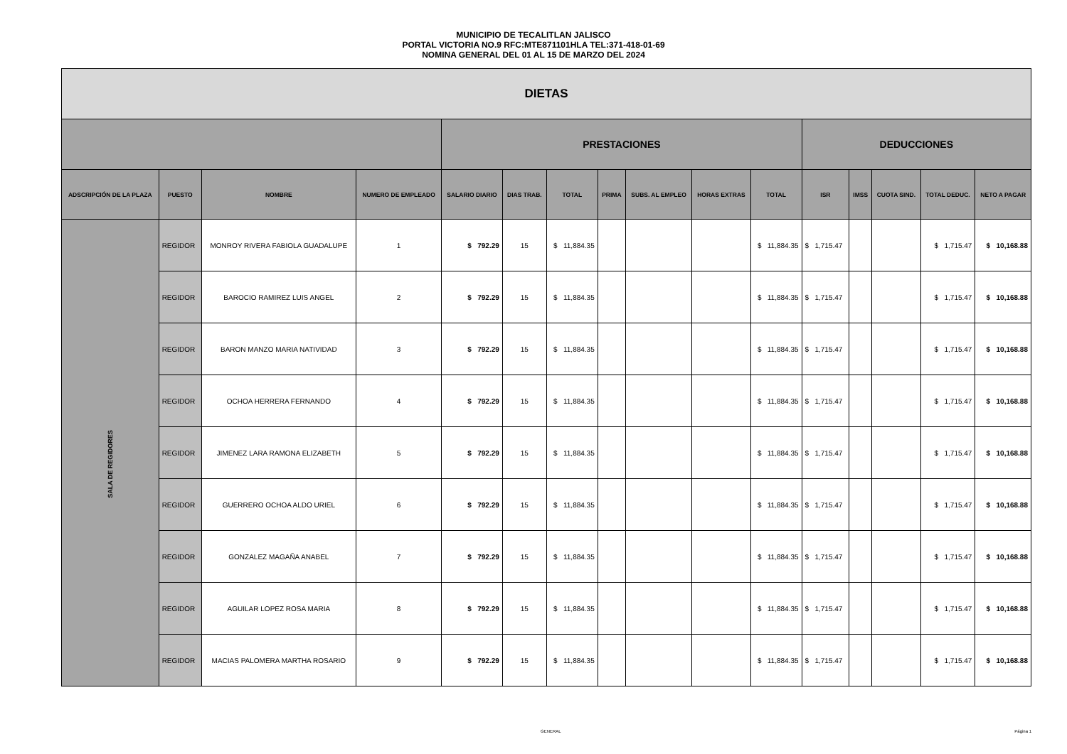MUNICIPIO DE TECALITLAN JALISCO
PORTAL VICTORIA NO.9 RFC:MTE871101HLA TEL:371-418-01-69
NOMINA GENERAL DEL 01 AL 15 DE MARZO DEL 2024
| DIETAS | | | | | | | | | | | | | | | | |
| --- | --- | --- | --- | --- | --- | --- | --- | --- | --- | --- | --- | --- | --- | --- | --- | --- |
| | | | | PRESTACIONES | | | | | | | DEDUCCIONES | | | | | |
| ADSCRIPCIÓN DE LA PLAZA | PUESTO | NOMBRE | NUMERO DE EMPLEADO | SALARIO DIARIO | DIAS TRAB. | TOTAL | PRIMA | SUBS. AL EMPLEO | HORAS EXTRAS | TOTAL | ISR | IMSS | CUOTA SIND. | TOTAL DEDUC. | NETO A PAGAR | |
| SALA DE REGIDORES | REGIDOR | MONROY RIVERA FABIOLA GUADALUPE | 1 | $ 792.29 | 15 | $ 11,884.35 | | | | $ 11,884.35 | $ 1,715.47 | | | $ 1,715.47 | $ 10,168.88 | |
| | REGIDOR | BAROCIO RAMIREZ LUIS ANGEL | 2 | $ 792.29 | 15 | $ 11,884.35 | | | | $ 11,884.35 | $ 1,715.47 | | | $ 1,715.47 | $ 10,168.88 | |
| | REGIDOR | BARON MANZO MARIA NATIVIDAD | 3 | $ 792.29 | 15 | $ 11,884.35 | | | | $ 11,884.35 | $ 1,715.47 | | | $ 1,715.47 | $ 10,168.88 | |
| | REGIDOR | OCHOA HERRERA FERNANDO | 4 | $ 792.29 | 15 | $ 11,884.35 | | | | $ 11,884.35 | $ 1,715.47 | | | $ 1,715.47 | $ 10,168.88 | |
| | REGIDOR | JIMENEZ LARA RAMONA ELIZABETH | 5 | $ 792.29 | 15 | $ 11,884.35 | | | | $ 11,884.35 | $ 1,715.47 | | | $ 1,715.47 | $ 10,168.88 | |
| | REGIDOR | GUERRERO OCHOA ALDO URIEL | 6 | $ 792.29 | 15 | $ 11,884.35 | | | | $ 11,884.35 | $ 1,715.47 | | | $ 1,715.47 | $ 10,168.88 | |
| | REGIDOR | GONZALEZ MAGAÑA ANABEL | 7 | $ 792.29 | 15 | $ 11,884.35 | | | | $ 11,884.35 | $ 1,715.47 | | | $ 1,715.47 | $ 10,168.88 | |
| | REGIDOR | AGUILAR LOPEZ ROSA MARIA | 8 | $ 792.29 | 15 | $ 11,884.35 | | | | $ 11,884.35 | $ 1,715.47 | | | $ 1,715.47 | $ 10,168.88 | |
| | REGIDOR | MACIAS PALOMERA MARTHA ROSARIO | 9 | $ 792.29 | 15 | $ 11,884.35 | | | | $ 11,884.35 | $ 1,715.47 | | | $ 1,715.47 | $ 10,168.88 | |
GENERAL Página 1